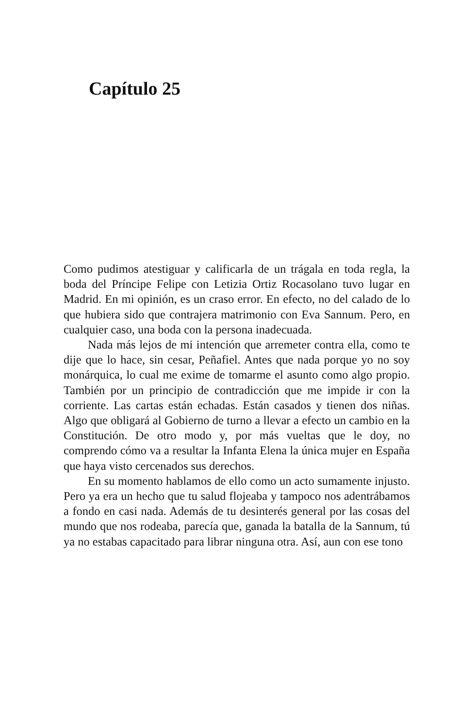Capítulo 25
Como pudimos atestiguar y calificarla de un trágala en toda regla, la boda del Príncipe Felipe con Letizia Ortiz Rocasola­no tuvo lugar en Madrid. En mi opinión, es un craso error. En efecto, no del calado de lo que hubiera sido que contrajera matrimonio con Eva Sannum. Pero, en cualquier caso, una boda con la persona inadecuada.
Nada más lejos de mi intención que arremeter contra ella, como te dije que lo hace, sin cesar, Peñafiel. Antes que nada porque yo no soy monárquica, lo cual me exime de tomarme el asunto como algo propio. También por un principio de contradicción que me impide ir con la corriente. Las cartas están echadas. Están casados y tienen dos niñas. Algo que obligará al Gobierno de turno a llevar a efecto un cambio en la Constitución. De otro modo y, por más vueltas que le doy, no comprendo cómo va a resultar la Infanta Elena la única mujer en España que haya visto cercenados sus derechos.
En su momento hablamos de ello como un acto suma­mente injusto. Pero ya era un hecho que tu salud flojeaba y tampoco nos adentrábamos a fondo en casi nada. Además de tu desinterés general por las cosas del mundo que nos rodea­ba, parecía que, ganada la batalla de la Sannum, tú ya no esta­bas capacitado para librar ninguna otra. Así, aun con ese tono